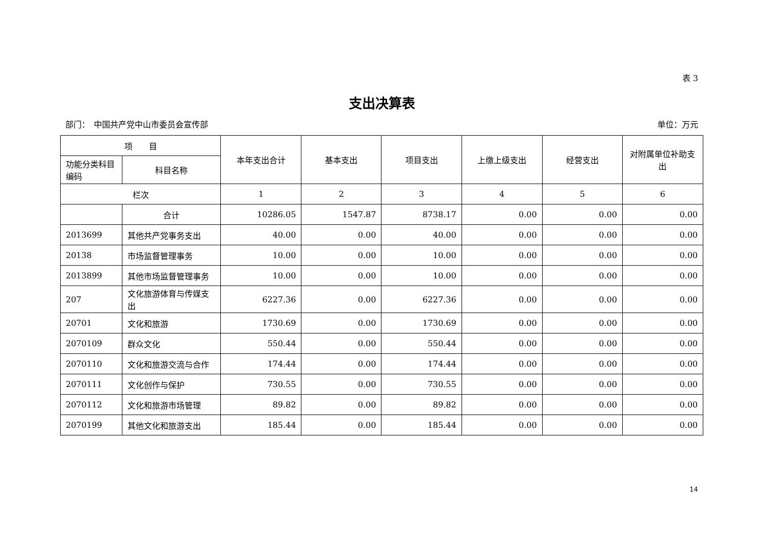表 3
支出决算表
部门：　中国共产党中山市委员会宣传部 单位：万元
| 项 目 | | 本年支出合计 | 基本支出 | 项目支出 | 上缴上级支出 | 经营支出 | 对附属单位补助支出 |
| --- | --- | --- | --- | --- | --- | --- | --- |
| 功能分类科目编码 | 科目名称 | | | | | | |
| 栏次 | | 1 | 2 | 3 | 4 | 5 | 6 |
| | 合计 | 10286.05 | 1547.87 | 8738.17 | 0.00 | 0.00 | 0.00 |
| 2013699 | 其他共产党事务支出 | 40.00 | 0.00 | 40.00 | 0.00 | 0.00 | 0.00 |
| 20138 | 市场监督管理事务 | 10.00 | 0.00 | 10.00 | 0.00 | 0.00 | 0.00 |
| 2013899 | 其他市场监督管理事务 | 10.00 | 0.00 | 10.00 | 0.00 | 0.00 | 0.00 |
| 207 | 文化旅游体育与传媒支出 | 6227.36 | 0.00 | 6227.36 | 0.00 | 0.00 | 0.00 |
| 20701 | 文化和旅游 | 1730.69 | 0.00 | 1730.69 | 0.00 | 0.00 | 0.00 |
| 2070109 | 群众文化 | 550.44 | 0.00 | 550.44 | 0.00 | 0.00 | 0.00 |
| 2070110 | 文化和旅游交流与合作 | 174.44 | 0.00 | 174.44 | 0.00 | 0.00 | 0.00 |
| 2070111 | 文化创作与保护 | 730.55 | 0.00 | 730.55 | 0.00 | 0.00 | 0.00 |
| 2070112 | 文化和旅游市场管理 | 89.82 | 0.00 | 89.82 | 0.00 | 0.00 | 0.00 |
| 2070199 | 其他文化和旅游支出 | 185.44 | 0.00 | 185.44 | 0.00 | 0.00 | 0.00 |
14